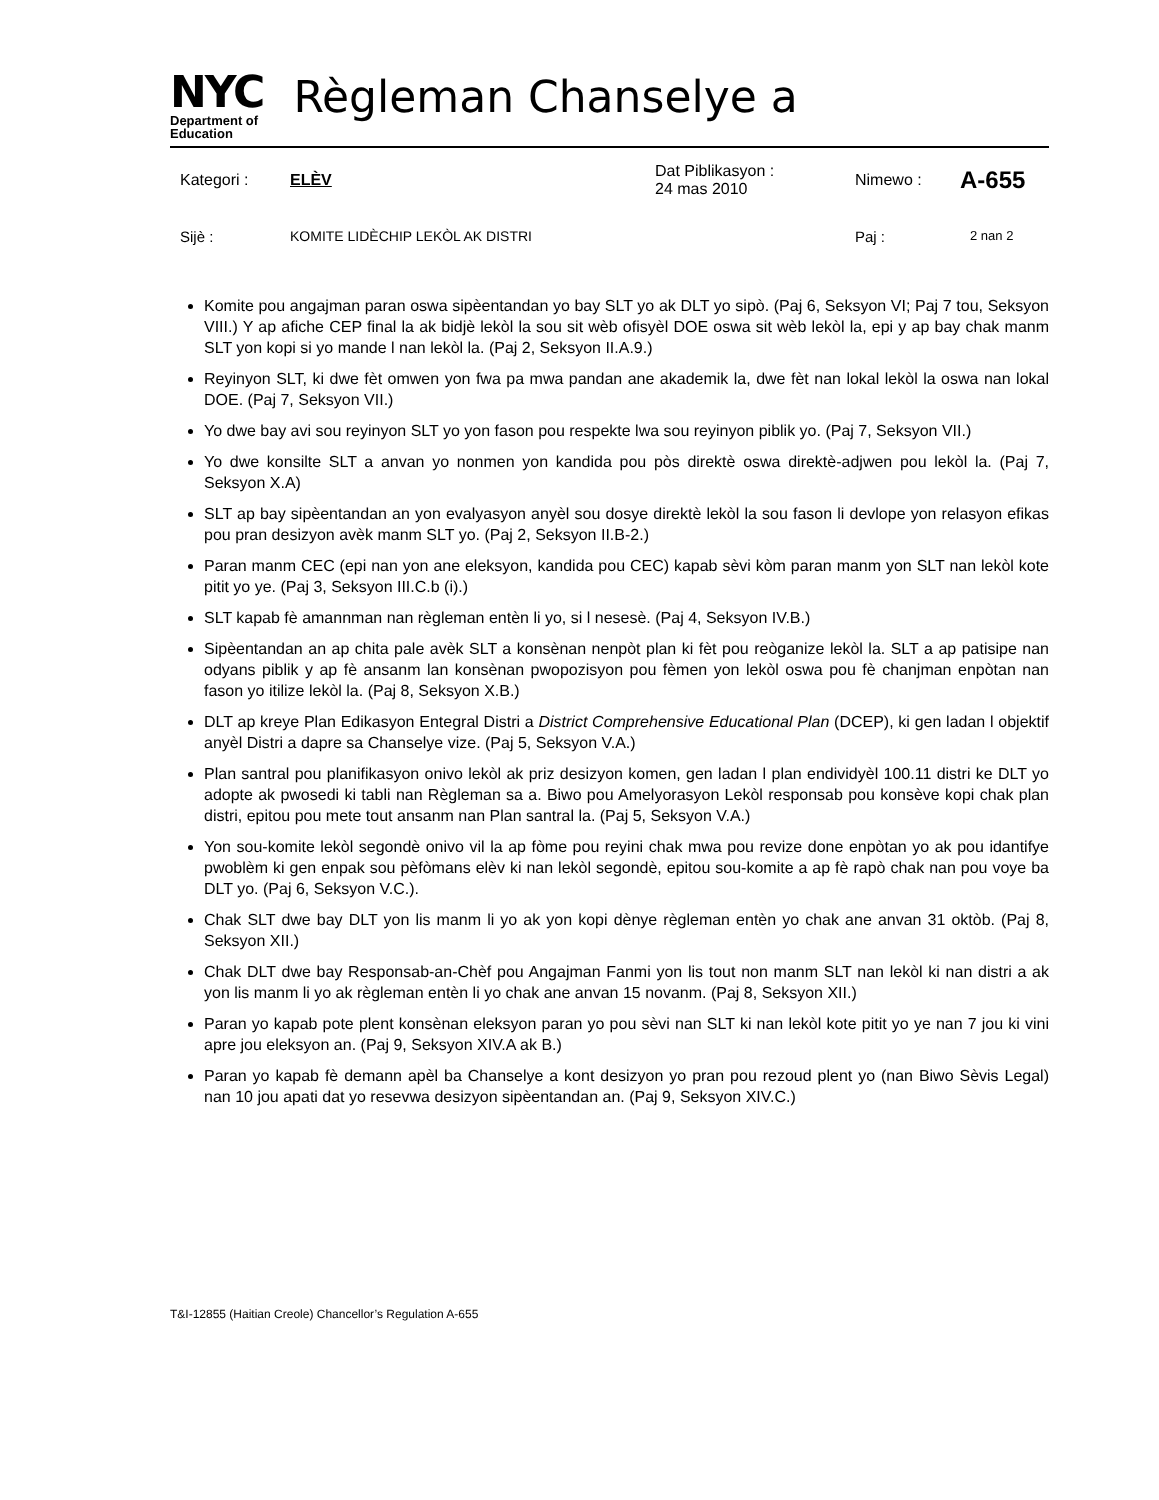NYC
Department of
Education
Règleman Chanselye a
Kategori : ELÈV Dat Piblikasyon :
24 mas 2010 Nimewo : A-655
Sijè : KOMITE LIDÈCHIP LEKÒL AK DISTRI Paj : 2 nan 2
Komite pou angajman paran oswa sipèentandan yo bay SLT yo ak DLT yo sipò. (Paj 6, Seksyon VI; Paj 7 tou, Seksyon VIII.) Y ap afiche CEP final la ak bidjè lekòl la sou sit wèb ofisyèl DOE oswa sit wèb lekòl la, epi y ap bay chak manm SLT yon kopi si yo mande l nan lekòl la. (Paj 2, Seksyon II.A.9.)
Reyinyon SLT, ki dwe fèt omwen yon fwa pa mwa pandan ane akademik la, dwe fèt nan lokal lekòl la oswa nan lokal DOE. (Paj 7, Seksyon VII.)
Yo dwe bay avi sou reyinyon SLT yo yon fason pou respekte lwa sou reyinyon piblik yo. (Paj 7, Seksyon VII.)
Yo dwe konsilte SLT a anvan yo nonmen yon kandida pou pòs direktè oswa direktè-adjwen pou lekòl la. (Paj 7, Seksyon X.A)
SLT ap bay sipèentandan an yon evalyasyon anyèl sou dosye direktè lekòl la sou fason li devlope yon relasyon efikas pou pran desizyon avèk manm SLT yo. (Paj 2, Seksyon II.B-2.)
Paran manm CEC (epi nan yon ane eleksyon, kandida pou CEC) kapab sèvi kòm paran manm yon SLT nan lekòl kote pitit yo ye. (Paj 3, Seksyon III.C.b (i).)
SLT kapab fè amannman nan règleman entèn li yo, si l nesesè. (Paj 4, Seksyon IV.B.)
Sipèentandan an ap chita pale avèk SLT a konsènan nenpòt plan ki fèt pou reòganize lekòl la. SLT a ap patisipe nan odyans piblik y ap fè ansanm lan konsènan pwopozisyon pou fèmen yon lekòl oswa pou fè chanjman enpòtan nan fason yo itilize lekòl la. (Paj 8, Seksyon X.B.)
DLT ap kreye Plan Edikasyon Entegral Distri a District Comprehensive Educational Plan (DCEP), ki gen ladan l objektif anyèl Distri a dapre sa Chanselye vize. (Paj 5, Seksyon V.A.)
Plan santral pou planifikasyon onivo lekòl ak priz desizyon komen, gen ladan l plan endividyèl 100.11 distri ke DLT yo adopte ak pwosedi ki tabli nan Règleman sa a. Biwo pou Amelyorasyon Lekòl responsab pou konsève kopi chak plan distri, epitou pou mete tout ansanm nan Plan santral la. (Paj 5, Seksyon V.A.)
Yon sou-komite lekòl segondè onivo vil la ap fòme pou reyini chak mwa pou revize done enpòtan yo ak pou idantifye pwoblèm ki gen enpak sou pèfòmans elèv ki nan lekòl segondè, epitou sou-komite a ap fè rapò chak nan pou voye ba DLT yo. (Paj 6, Seksyon V.C.).
Chak SLT dwe bay DLT yon lis manm li yo ak yon kopi dènye règleman entèn yo chak ane anvan 31 oktòb. (Paj 8, Seksyon XII.)
Chak DLT dwe bay Responsab-an-Chèf pou Angajman Fanmi yon lis tout non manm SLT nan lekòl ki nan distri a ak yon lis manm li yo ak règleman entèn li yo chak ane anvan 15 novanm. (Paj 8, Seksyon XII.)
Paran yo kapab pote plent konsènan eleksyon paran yo pou sèvi nan SLT ki nan lekòl kote pitit yo ye nan 7 jou ki vini apre jou eleksyon an. (Paj 9, Seksyon XIV.A ak B.)
Paran yo kapab fè demann apèl ba Chanselye a kont desizyon yo pran pou rezoud plent yo (nan Biwo Sèvis Legal) nan 10 jou apati dat yo resevwa desizyon sipèentandan an. (Paj 9, Seksyon XIV.C.)
T&I-12855 (Haitian Creole) Chancellor’s Regulation A-655